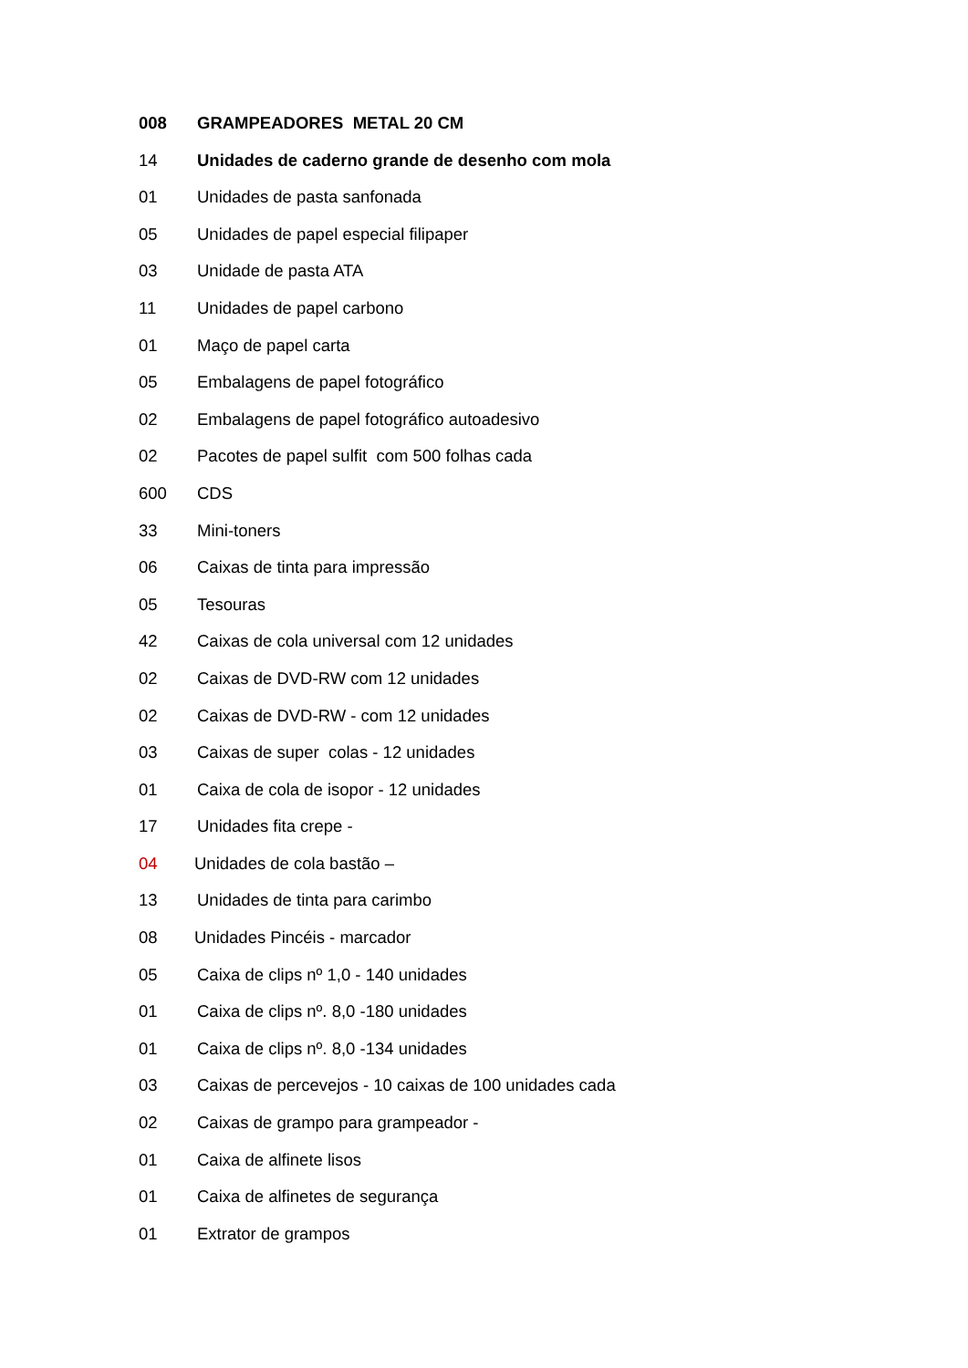008 GRAMPEADORES METAL 20 CM
14 Unidades de caderno grande de desenho com mola
01 Unidades de pasta sanfonada
05 Unidades de papel especial filipaper
03 Unidade de pasta ATA
11 Unidades de papel carbono
01 Maço de papel carta
05 Embalagens de papel fotográfico
02 Embalagens de papel fotográfico autoadesivo
02 Pacotes de papel sulfit com 500 folhas cada
600 CDS
33 Mini-toners
06 Caixas de tinta para impressão
05 Tesouras
42 Caixas de cola universal com 12 unidades
02 Caixas de DVD-RW com 12 unidades
02 Caixas de DVD-RW - com 12 unidades
03 Caixas de super colas - 12 unidades
01 Caixa de cola de isopor - 12 unidades
17 Unidades fita crepe -
04 Unidades de cola bastão –
13 Unidades de tinta para carimbo
08 Unidades Pincéis - marcador
05 Caixa de clips nº 1,0 - 140 unidades
01 Caixa de clips nº. 8,0 -180 unidades
01 Caixa de clips nº. 8,0 -134 unidades
03 Caixas de percevejos - 10 caixas de 100 unidades cada
02 Caixas de grampo para grampeador -
01 Caixa de alfinete lisos
01 Caixa de alfinetes de segurança
01 Extrator de grampos